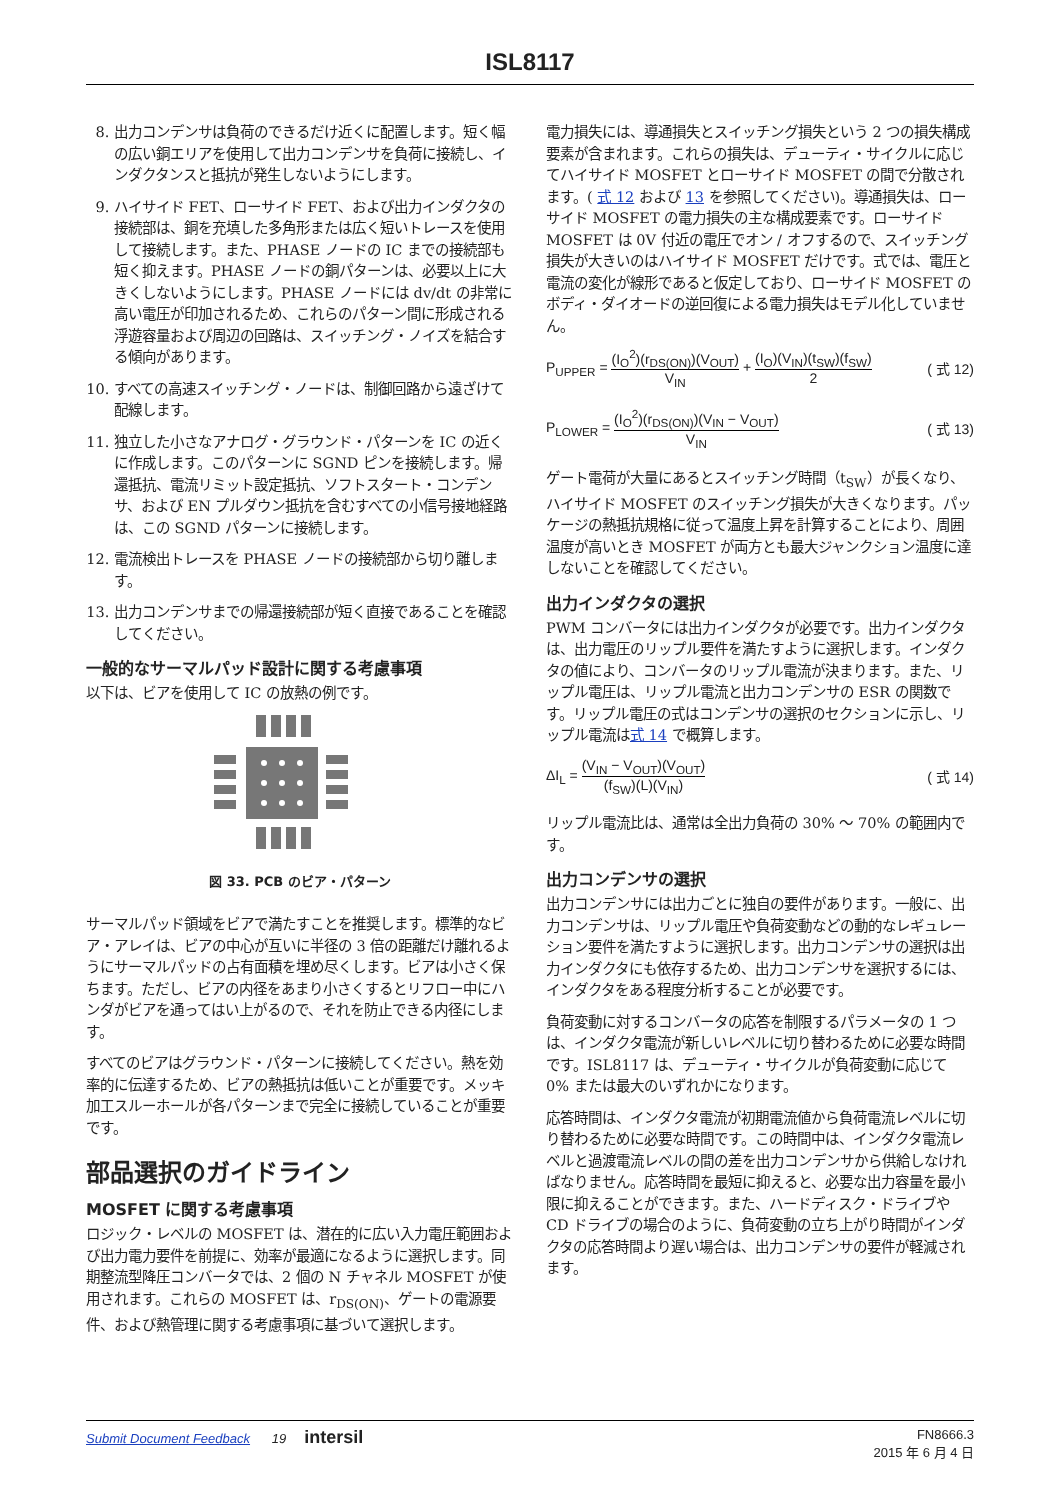ISL8117
8. 出力コンデンサは負荷のできるだけ近くに配置します。短く幅の広い銅エリアを使用して出力コンデンサを負荷に接続し、インダクタンスと抵抗が発生しないようにします。
9. ハイサイド FET、ローサイド FET、および出力インダクタの接続部は、銅を充填した多角形または広く短いトレースを使用して接続します。また、PHASE ノードの IC までの接続部も短く抑えます。PHASE ノードの銅パターンは、必要以上に大きくしないようにします。PHASE ノードには dv/dt の非常に高い電圧が印加されるため、これらのパターン間に形成される浮遊容量および周辺の回路は、スイッチング・ノイズを結合する傾向があります。
10. すべての高速スイッチング・ノードは、制御回路から遠ざけて配線します。
11. 独立した小さなアナログ・グラウンド・パターンを IC の近くに作成します。このパターンに SGND ピンを接続します。帰還抵抗、電流リミット設定抵抗、ソフトスタート・コンデンサ、および EN プルダウン抵抗を含むすべての小信号接地経路は、この SGND パターンに接続します。
12. 電流検出トレースを PHASE ノードの接続部から切り離します。
13. 出力コンデンサまでの帰還接続部が短く直接であることを確認してください。
一般的なサーマルパッド設計に関する考慮事項
以下は、ビアを使用して IC の放熱の例です。
図 33. PCB のビア・パターン
サーマルパッド領域をビアで満たすことを推奨します。標準的なビア・アレイは、ビアの中心が互いに半径の 3 倍の距離だけ離れるようにサーマルパッドの占有面積を埋め尽くします。ビアは小さく保ちます。ただし、ビアの内径をあまり小さくするとリフロー中にハンダがビアを通ってはい上がるので、それを防止できる内径にします。
すべてのビアはグラウンド・パターンに接続してください。熱を効率的に伝達するため、ビアの熱抵抗は低いことが重要です。メッキ加工スルーホールが各パターンまで完全に接続していることが重要です。
部品選択のガイドライン
MOSFET に関する考慮事項
ロジック・レベルの MOSFET は、潜在的に広い入力電圧範囲および出力電力要件を前提に、効率が最適になるように選択します。同期整流型降圧コンバータでは、2 個の N チャネル MOSFET が使用されます。これらの MOSFET は、r<sub>DS(ON)</sub>、ゲートの電源要件、および熱管理に関する考慮事項に基づいて選択します。
電力損失には、導通損失とスイッチング損失という 2 つの損失構成要素が含まれます。これらの損失は、デューティ・サイクルに応じてハイサイド MOSFET とローサイド MOSFET の間で分散されます。( 式 12 および 13 を参照してください)。導通損失は、ローサイド MOSFET の電力損失の主な構成要素です。ローサイド MOSFET は 0V 付近の電圧でオン / オフするので、スイッチング損失が大きいのはハイサイド MOSFET だけです。式では、電圧と電流の変化が線形であると仮定しており、ローサイド MOSFET のボディ・ダイオードの逆回復による電力損失はモデル化していません。
P<sub>UPPER</sub> = (I<sub>O</sub><sup>2</sup>)(r<sub>DS(ON)</sub>)(V<sub>OUT</sub>) V<sub>IN</sub> + (I<sub>O</sub>)(V<sub>IN</sub>)(t<sub>SW</sub>)(f<sub>SW</sub>) 2 ( 式 12)
P<sub>LOWER</sub> = (I<sub>O</sub><sup>2</sup>)(r<sub>DS(ON)</sub>)(V<sub>IN</sub> − V<sub>OUT</sub>) V<sub>IN</sub> ( 式 13)
ゲート電荷が大量にあるとスイッチング時間（t<sub>SW</sub>）が長くなり、ハイサイド MOSFET のスイッチング損失が大きくなります。パッケージの熱抵抗規格に従って温度上昇を計算することにより、周囲温度が高いとき MOSFET が両方とも最大ジャンクション温度に達しないことを確認してください。
出力インダクタの選択
PWM コンバータには出力インダクタが必要です。出力インダクタは、出力電圧のリップル要件を満たすように選択します。インダクタの値により、コンバータのリップル電流が決まります。また、リップル電圧は、リップル電流と出力コンデンサの ESR の関数です。リップル電圧の式はコンデンサの選択のセクションに示し、リップル電流は式 14 で概算します。
ΔI<sub>L</sub> = (V<sub>IN</sub> − V<sub>OUT</sub>)(V<sub>OUT</sub>) (f<sub>SW</sub>)(L)(V<sub>IN</sub>) ( 式 14)
リップル電流比は、通常は全出力負荷の 30% ～ 70% の範囲内です。
出力コンデンサの選択
出力コンデンサには出力ごとに独自の要件があります。一般に、出力コンデンサは、リップル電圧や負荷変動などの動的なレギュレーション要件を満たすように選択します。出力コンデンサの選択は出力インダクタにも依存するため、出力コンデンサを選択するには、インダクタをある程度分析することが必要です。
負荷変動に対するコンバータの応答を制限するパラメータの 1 つは、インダクタ電流が新しいレベルに切り替わるために必要な時間です。ISL8117 は、デューティ・サイクルが負荷変動に応じて 0% または最大のいずれかになります。
応答時間は、インダクタ電流が初期電流値から負荷電流レベルに切り替わるために必要な時間です。この時間中は、インダクタ電流レベルと過渡電流レベルの間の差を出力コンデンサから供給しなければなりません。応答時間を最短に抑えると、必要な出力容量を最小限に抑えることができます。また、ハードディスク・ドライブや CD ドライブの場合のように、負荷変動の立ち上がり時間がインダクタの応答時間より遅い場合は、出力コンデンサの要件が軽減されます。
Submit Document Feedback 19 intersil
FN8666.3
2015 年 6 月 4 日